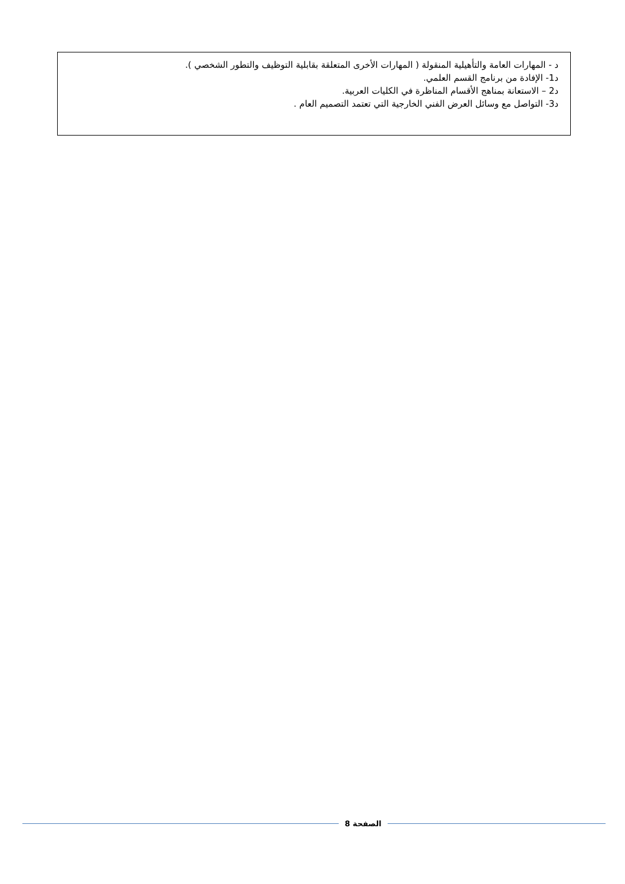د - المهارات العامة والتأهيلية المنقولة ( المهارات الأخرى المتعلقة بقابلية التوظيف والتطور الشخصي ).
د1- الإفادة من برنامج القسم العلمي.
د2 – الاستعانة بمناهج الأقسام المناظرة في الكليات العربية.
د3- التواصل مع وسائل العرض الفني الخارجية التي تعتمد التصميم العام .
الصفحة 8